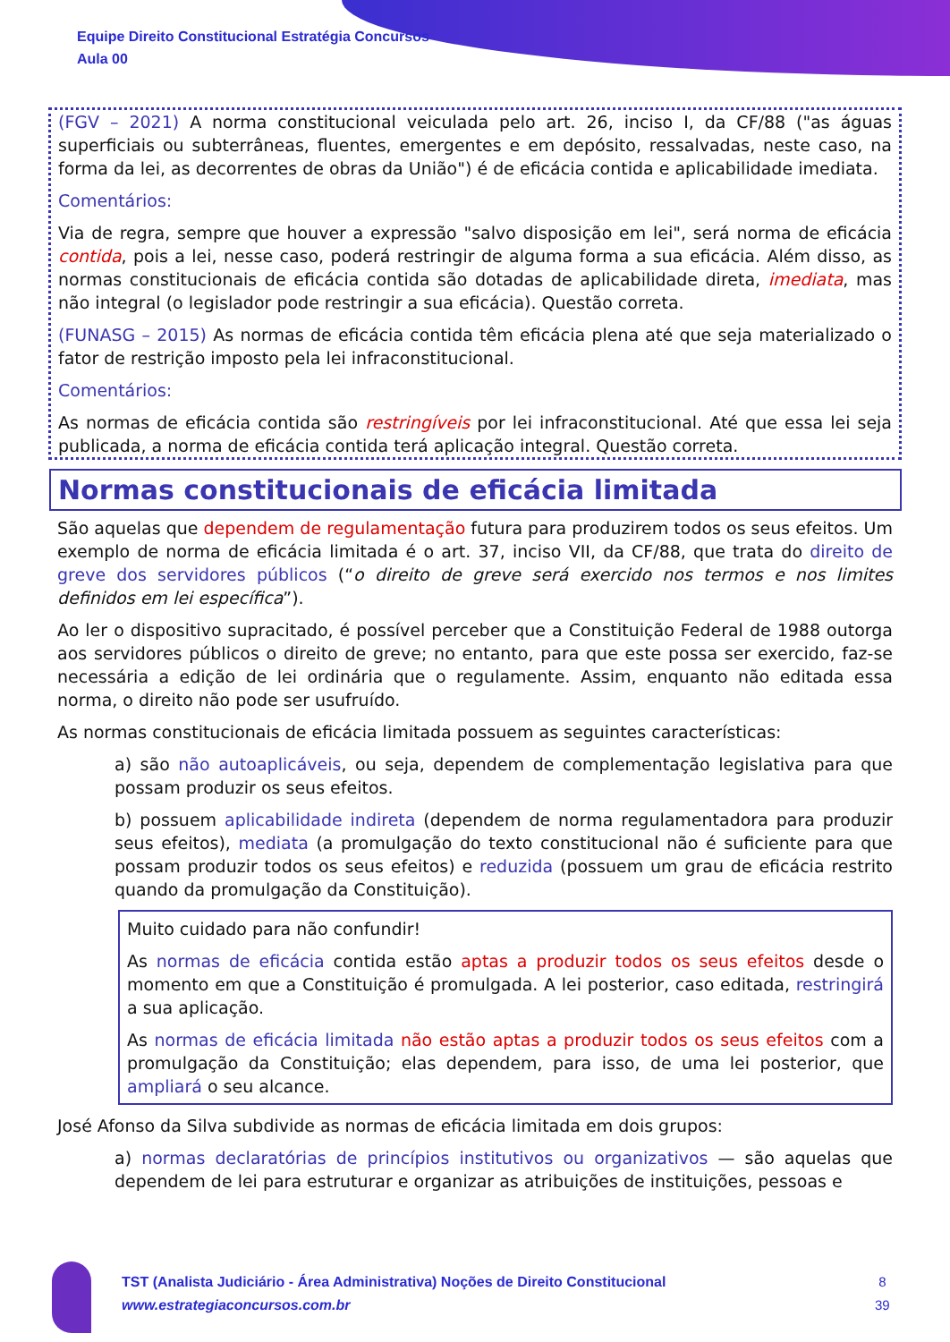Equipe Direito Constitucional Estratégia Concursos
Aula 00
(FGV – 2021) A norma constitucional veiculada pelo art. 26, inciso I, da CF/88 ("as águas superficiais ou subterrâneas, fluentes, emergentes e em depósito, ressalvadas, neste caso, na forma da lei, as decorrentes de obras da União") é de eficácia contida e aplicabilidade imediata.
Comentários:
Via de regra, sempre que houver a expressão "salvo disposição em lei", será norma de eficácia contida, pois a lei, nesse caso, poderá restringir de alguma forma a sua eficácia. Além disso, as normas constitucionais de eficácia contida são dotadas de aplicabilidade direta, imediata, mas não integral (o legislador pode restringir a sua eficácia). Questão correta.
(FUNASG – 2015) As normas de eficácia contida têm eficácia plena até que seja materializado o fator de restrição imposto pela lei infraconstitucional.
Comentários:
As normas de eficácia contida são restringíveis por lei infraconstitucional. Até que essa lei seja publicada, a norma de eficácia contida terá aplicação integral. Questão correta.
Normas constitucionais de eficácia limitada
São aquelas que dependem de regulamentação futura para produzirem todos os seus efeitos. Um exemplo de norma de eficácia limitada é o art. 37, inciso VII, da CF/88, que trata do direito de greve dos servidores públicos (“o direito de greve será exercido nos termos e nos limites definidos em lei específica”).
Ao ler o dispositivo supracitado, é possível perceber que a Constituição Federal de 1988 outorga aos servidores públicos o direito de greve; no entanto, para que este possa ser exercido, faz-se necessária a edição de lei ordinária que o regulamente. Assim, enquanto não editada essa norma, o direito não pode ser usufruído.
As normas constitucionais de eficácia limitada possuem as seguintes características:
a) são não autoaplicáveis, ou seja, dependem de complementação legislativa para que possam produzir os seus efeitos.
b) possuem aplicabilidade indireta (dependem de norma regulamentadora para produzir seus efeitos), mediata (a promulgação do texto constitucional não é suficiente para que possam produzir todos os seus efeitos) e reduzida (possuem um grau de eficácia restrito quando da promulgação da Constituição).
Muito cuidado para não confundir!
As normas de eficácia contida estão aptas a produzir todos os seus efeitos desde o momento em que a Constituição é promulgada. A lei posterior, caso editada, restringirá a sua aplicação.
As normas de eficácia limitada não estão aptas a produzir todos os seus efeitos com a promulgação da Constituição; elas dependem, para isso, de uma lei posterior, que ampliará o seu alcance.
José Afonso da Silva subdivide as normas de eficácia limitada em dois grupos:
a) normas declaratórias de princípios institutivos ou organizativos — são aquelas que dependem de lei para estruturar e organizar as atribuições de instituições, pessoas e
TST (Analista Judiciário - Área Administrativa) Noções de Direito Constitucional
www.estrategiaconcursos.com.br
8
39